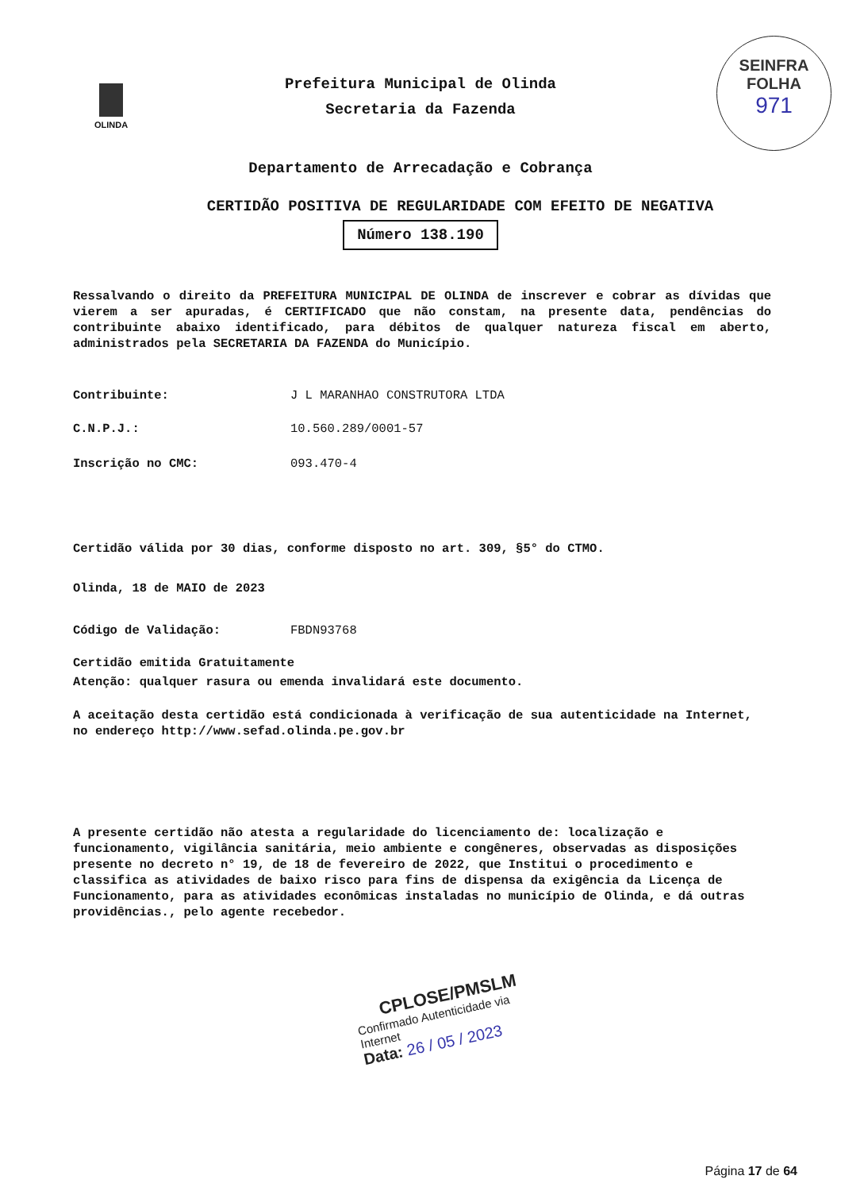SEINFRA
FOLHA
971
OLINDA
Prefeitura Municipal de Olinda
Secretaria da Fazenda
Departamento de Arrecadação e Cobrança
CERTIDÃO POSITIVA DE REGULARIDADE COM EFEITO DE NEGATIVA
Número 138.190
Ressalvando o direito da PREFEITURA MUNICIPAL DE OLINDA de inscrever e cobrar as dívidas que vierem a ser apuradas, é CERTIFICADO que não constam, na presente data, pendências do contribuinte abaixo identificado, para débitos de qualquer natureza fiscal em aberto, administrados pela SECRETARIA DA FAZENDA do Município.
Contribuinte: J L MARANHAO CONSTRUTORA LTDA
C.N.P.J.: 10.560.289/0001-57
Inscrição no CMC: 093.470-4
Certidão válida por 30 dias, conforme disposto no art. 309, §5° do CTMO.
Olinda, 18 de MAIO de 2023
Código de Validação: FBDN93768
Certidão emitida Gratuitamente
Atenção: qualquer rasura ou emenda invalidará este documento.
A aceitação desta certidão está condicionada à verificação de sua autenticidade na Internet, no endereço http://www.sefad.olinda.pe.gov.br
A presente certidão não atesta a regularidade do licenciamento de: localização e funcionamento, vigilância sanitária, meio ambiente e congêneres, observadas as disposições presente no decreto n° 19, de 18 de fevereiro de 2022, que Institui o procedimento e classifica as atividades de baixo risco para fins de dispensa da exigência da Licença de Funcionamento, para as atividades econômicas instaladas no município de Olinda, e dá outras providências., pelo agente recebedor.
CPLOSE/PMSLM
Confirmado Autenticidade via Internet
Data: 26 / 05 / 2023
Página 17 de 64